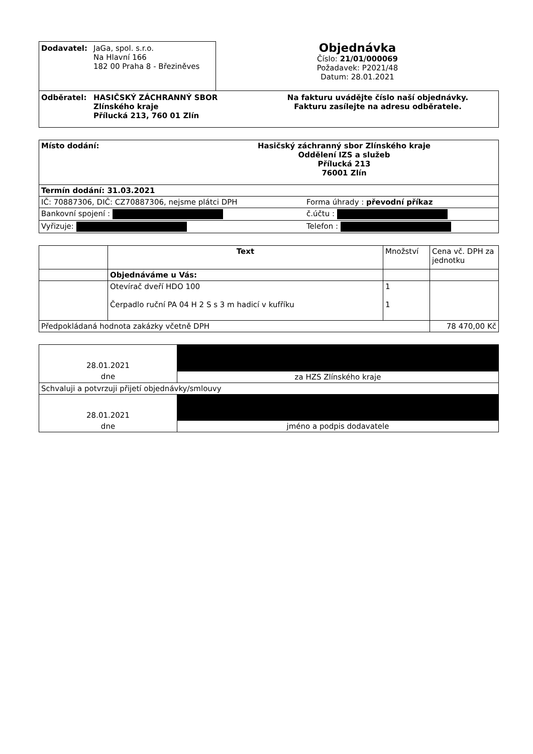Dodavatel: JaGa, spol. s.r.o.
Na Hlavní 166
182 00 Praha 8 - Březiněves
Objednávka
Číslo: 21/01/000069
Požadavek: P2021/48
Datum: 28.01.2021
Odběratel: HASIČSKÝ ZÁCHRANNÝ SBOR
Zlínského kraje
Přílucká 213, 760 01 Zlín
Na fakturu uvádějte číslo naší objednávky.
Fakturu zasílejte na adresu odběratele.
| Místo dodání: Hasičský záchranný sbor Zlínského kraje Oddělení IZS a služeb Přílucká 213 76001 Zlín | |
| Termín dodání: 31.03.2021 | |
| IČ: 70887306, DIČ: CZ70887306, nejsme plátci DPH | Forma úhrady : převodní příkaz |
| Bankovní spojení : | č.účtu : |
| Vyřizuje: | Telefon : |
| | Text | Množství | Cena vč. DPH za jednotku |
| --- | --- | --- | --- |
| | Objednáváme u Vás: | | |
| | Otevírač dveří HDO 100 Čerpadlo ruční PA 04 H 2 S s 3 m hadicí v kufříku | 1 1 | |
| Předpokládaná hodnota zakázky včetně DPH | | | 78 470,00 Kč |
| 28.01.2021 | |
| dne | za HZS Zlínského kraje |
| Schvaluji a potvrzuji přijetí objednávky/smlouvy | |
| 28.01.2021 | |
| dne | jméno a podpis dodavatele |